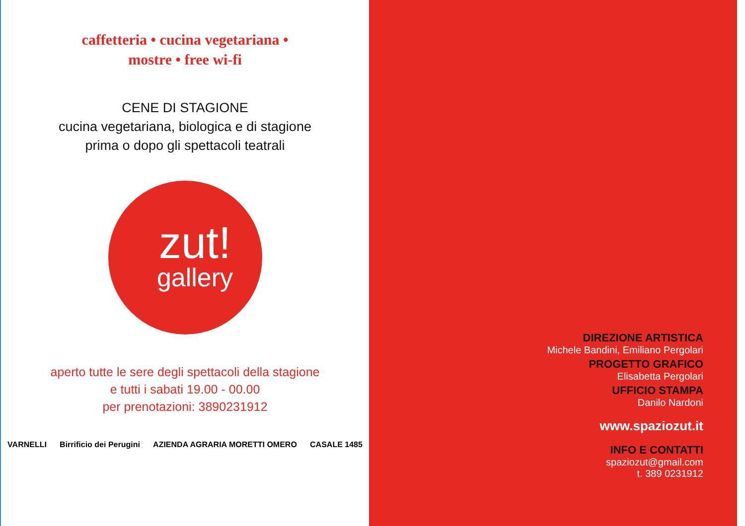caffetteria • cucina vegetariana •
mostre • free wi-fi
CENE DI STAGIONE
cucina vegetariana, biologica e di stagione
prima o dopo gli spettacoli teatrali
zut!
gallery
aperto tutte le sere degli spettacoli della stagione
e tutti i sabati 19.00 - 00.00
per prenotazioni: 3890231912
VARNELLI Birrificio dei Perugini AZIENDA AGRARIA MORETTI OMERO CASALE 1485
DIREZIONE ARTISTICA
Michele Bandini, Emiliano Pergolari
PROGETTO GRAFICO
Elisabetta Pergolari
UFFICIO STAMPA
Danilo Nardoni
www.spaziozut.it
INFO E CONTATTI
spaziozut@gmail.com
t. 389 0231912